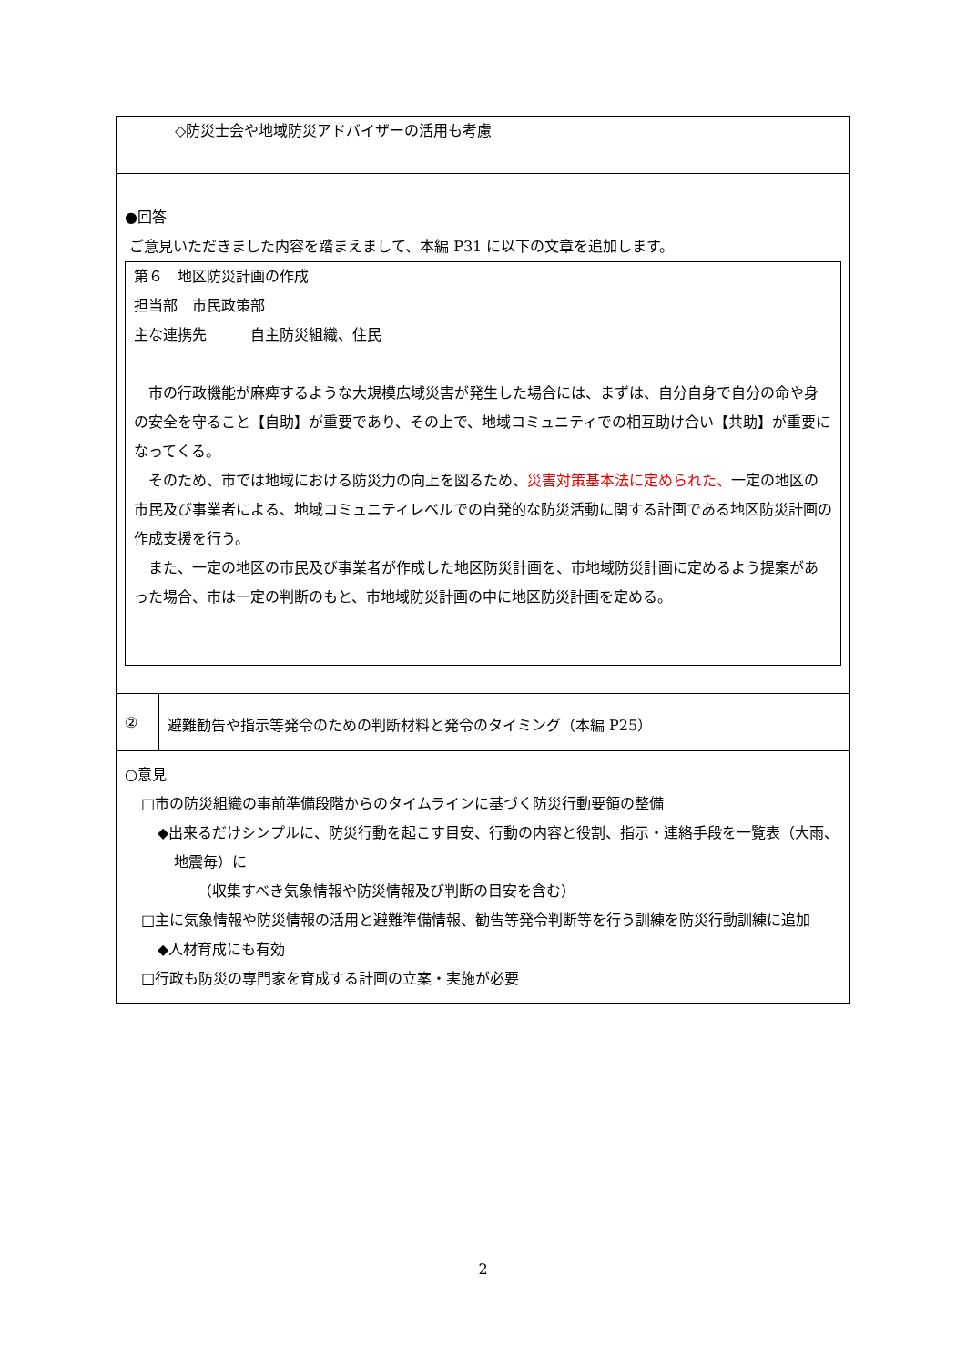| ◇防災士会や地域防災アドバイザーの活用も考慮 | |
| ●回答 ご意見いただきました内容を踏まえまして、本編 P31 に以下の文章を追加します。 第６ 地区防災計画の作成 担当部 市民政策部 主な連携先 自主防災組織、住民 市の行政機能が麻痺するような大規模広域災害が発生した場合には、まずは、自分自身で自分の命や身の安全を守ること【自助】が重要であり、その上で、地域コミュニティでの相互助け合い【共助】が重要になってくる。 そのため、市では地域における防災力の向上を図るため、 災害対策基本法に定められた、 一定の地区の市民及び事業者による、地域コミュニティレベルでの自発的な防災活動に関する計画である地区防災計画の作成支援を行う。 また、一定の地区の市民及び事業者が作成した地区防災計画を、市地域防災計画に定めるよう提案があった場合、市は一定の判断のもと、市地域防災計画の中に地区防災計画を定める。 | |
| ② | 避難勧告や指示等発令のための判断材料と発令のタイミング（本編 P25） |
| ○意見 □市の防災組織の事前準備段階からのタイムラインに基づく防災行動要領の整備 ◆出来るだけシンプルに、防災行動を起こす目安、行動の内容と役割、指示・連絡手段を一覧表（大雨、地震毎）に （収集すべき気象情報や防災情報及び判断の目安を含む） □主に気象情報や防災情報の活用と避難準備情報、勧告等発令判断等を行う訓練を防災行動訓練に追加 ◆人材育成にも有効 □行政も防災の専門家を育成する計画の立案・実施が必要 | |
2